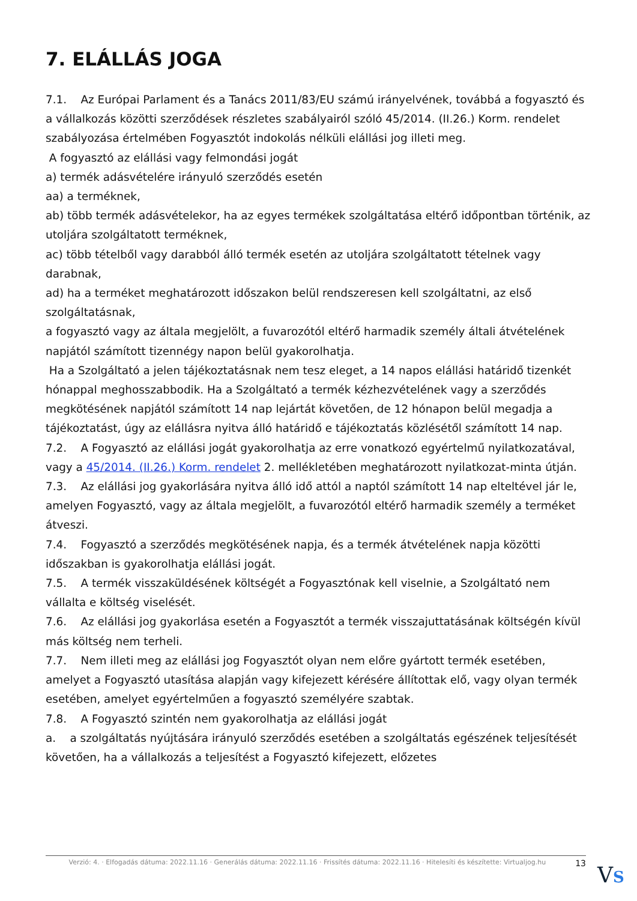7. ELÁLLÁS JOGA
7.1. Az Európai Parlament és a Tanács 2011/83/EU számú irányelvének, továbbá a fogyasztó és a vállalkozás közötti szerződések részletes szabályairól szóló 45/2014. (II.26.) Korm. rendelet szabályozása értelmében Fogyasztót indokolás nélküli elállási jog illeti meg.
A fogyasztó az elállási vagy felmondási jogát
a) termék adásvételére irányuló szerződés esetén
aa) a terméknek,
ab) több termék adásvételekor, ha az egyes termékek szolgáltatása eltérő időpontban történik, az utoljára szolgáltatott terméknek,
ac) több tételből vagy darabból álló termék esetén az utoljára szolgáltatott tételnek vagy darabnak,
ad) ha a terméket meghatározott időszakon belül rendszeresen kell szolgáltatni, az első szolgáltatásnak,
a fogyasztó vagy az általa megjelölt, a fuvarozótól eltérő harmadik személy általi átvételének napjától számított tizennégy napon belül gyakorolhatja.
Ha a Szolgáltató a jelen tájékoztatásnak nem tesz eleget, a 14 napos elállási határidő tizenkét hónappal meghosszabbodik. Ha a Szolgáltató a termék kézhezvételének vagy a szerződés megkötésének napjától számított 14 nap lejártát követően, de 12 hónapon belül megadja a tájékoztatást, úgy az elállásra nyitva álló határidő e tájékoztatás közlésétől számított 14 nap.
7.2. A Fogyasztó az elállási jogát gyakorolhatja az erre vonatkozó egyértelmű nyilatkozatával, vagy a 45/2014. (II.26.) Korm. rendelet 2. mellékletében meghatározott nyilatkozat-minta útján.
7.3. Az elállási jog gyakorlására nyitva álló idő attól a naptól számított 14 nap elteltével jár le, amelyen Fogyasztó, vagy az általa megjelölt, a fuvarozótól eltérő harmadik személy a terméket átveszi.
7.4. Fogyasztó a szerződés megkötésének napja, és a termék átvételének napja közötti időszakban is gyakorolhatja elállási jogát.
7.5. A termék visszaküldésének költségét a Fogyasztónak kell viselnie, a Szolgáltató nem vállalta e költség viselését.
7.6. Az elállási jog gyakorlása esetén a Fogyasztót a termék visszajuttatásának költségén kívül más költség nem terheli.
7.7. Nem illeti meg az elállási jog Fogyasztót olyan nem előre gyártott termék esetében, amelyet a Fogyasztó utasítása alapján vagy kifejezett kérésére állítottak elő, vagy olyan termék esetében, amelyet egyértelműen a fogyasztó személyére szabtak.
7.8. A Fogyasztó szintén nem gyakorolhatja az elállási jogát
a. a szolgáltatás nyújtására irányuló szerződés esetében a szolgáltatás egészének teljesítését követően, ha a vállalkozás a teljesítést a Fogyasztó kifejezett, előzetes
Verzió: 4. · Elfogadás dátuma: 2022.11.16 · Generálás dátuma: 2022.11.16 · Frissítés dátuma: 2022.11.16 · Hitelesíti és készítette: Virtualjog.hu 13
VS